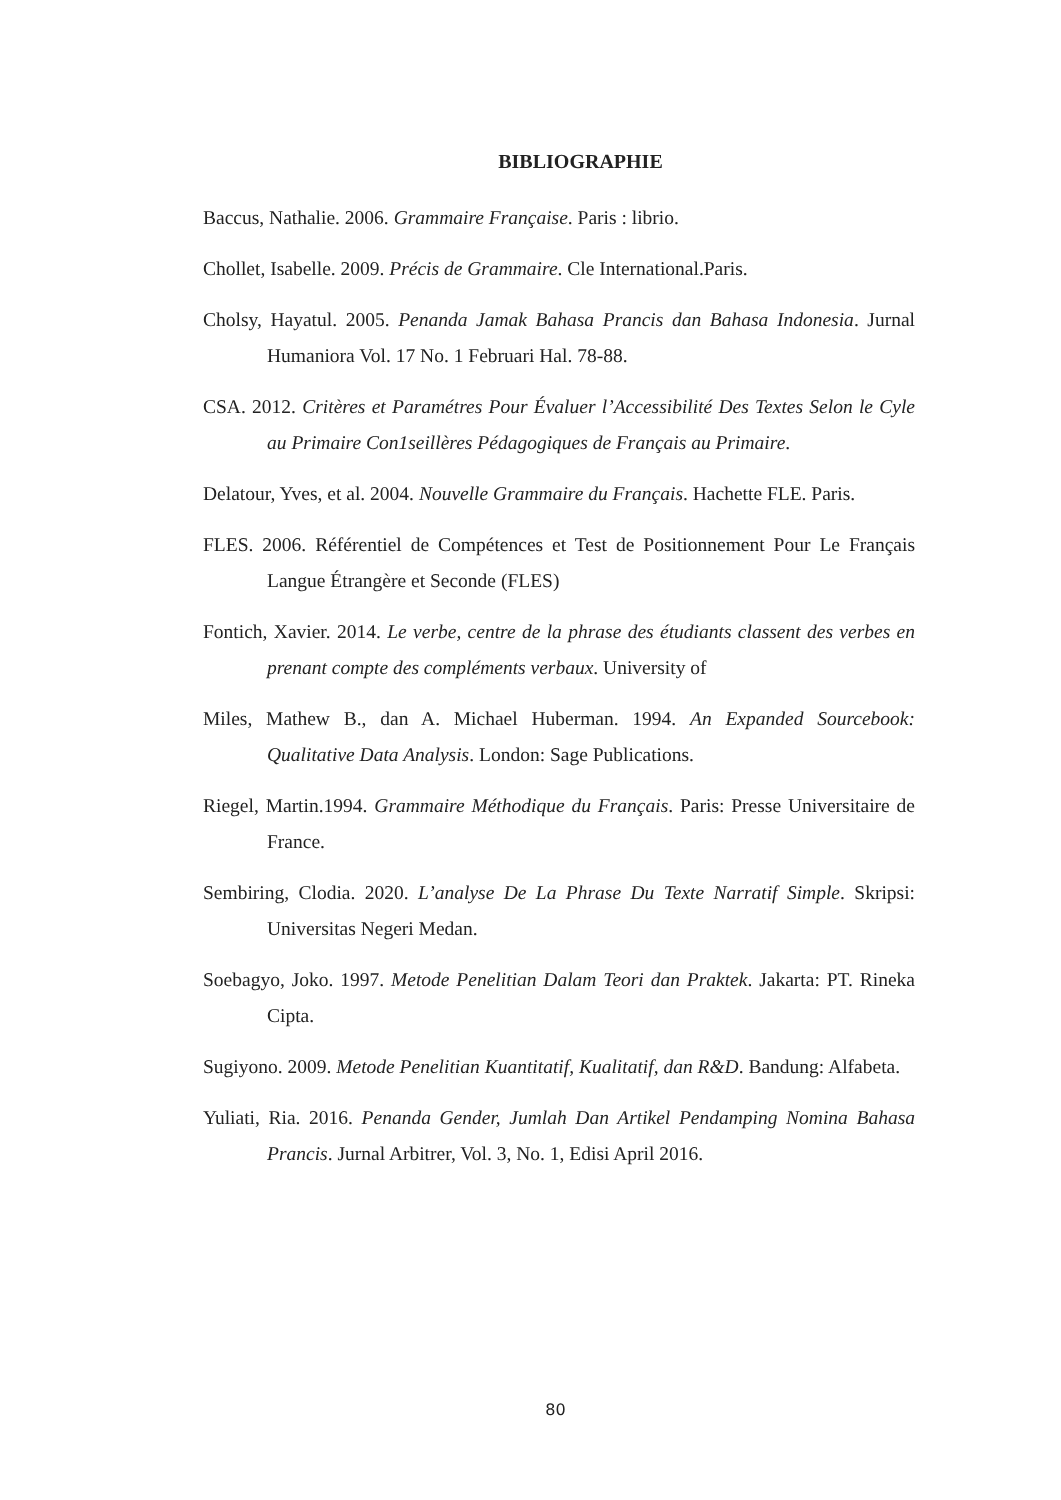BIBLIOGRAPHIE
Baccus, Nathalie. 2006. Grammaire Française. Paris : librio.
Chollet, Isabelle. 2009. Précis de Grammaire. Cle International.Paris.
Cholsy, Hayatul. 2005. Penanda Jamak Bahasa Prancis dan Bahasa Indonesia. Jurnal Humaniora Vol. 17 No. 1 Februari Hal. 78-88.
CSA. 2012. Critères et Paramétres Pour Évaluer l’Accessibilité Des Textes Selon le Cyle au Primaire Con1seillères Pédagogiques de Français au Primaire.
Delatour, Yves, et al. 2004. Nouvelle Grammaire du Français. Hachette FLE. Paris.
FLES. 2006. Référentiel de Compétences et Test de Positionnement Pour Le Français Langue Étrangère et Seconde (FLES)
Fontich, Xavier. 2014. Le verbe, centre de la phrase des étudiants classent des verbes en prenant compte des compléments verbaux. University of
Miles, Mathew B., dan A. Michael Huberman. 1994. An Expanded Sourcebook: Qualitative Data Analysis. London: Sage Publications.
Riegel, Martin.1994. Grammaire Méthodique du Français. Paris: Presse Universitaire de France.
Sembiring, Clodia. 2020. L’analyse De La Phrase Du Texte Narratif Simple. Skripsi: Universitas Negeri Medan.
Soebagyo, Joko. 1997. Metode Penelitian Dalam Teori dan Praktek. Jakarta: PT. Rineka Cipta.
Sugiyono. 2009. Metode Penelitian Kuantitatif, Kualitatif, dan R&D. Bandung: Alfabeta.
Yuliati, Ria. 2016. Penanda Gender, Jumlah Dan Artikel Pendamping Nomina Bahasa Prancis. Jurnal Arbitrer, Vol. 3, No. 1, Edisi April 2016.
80